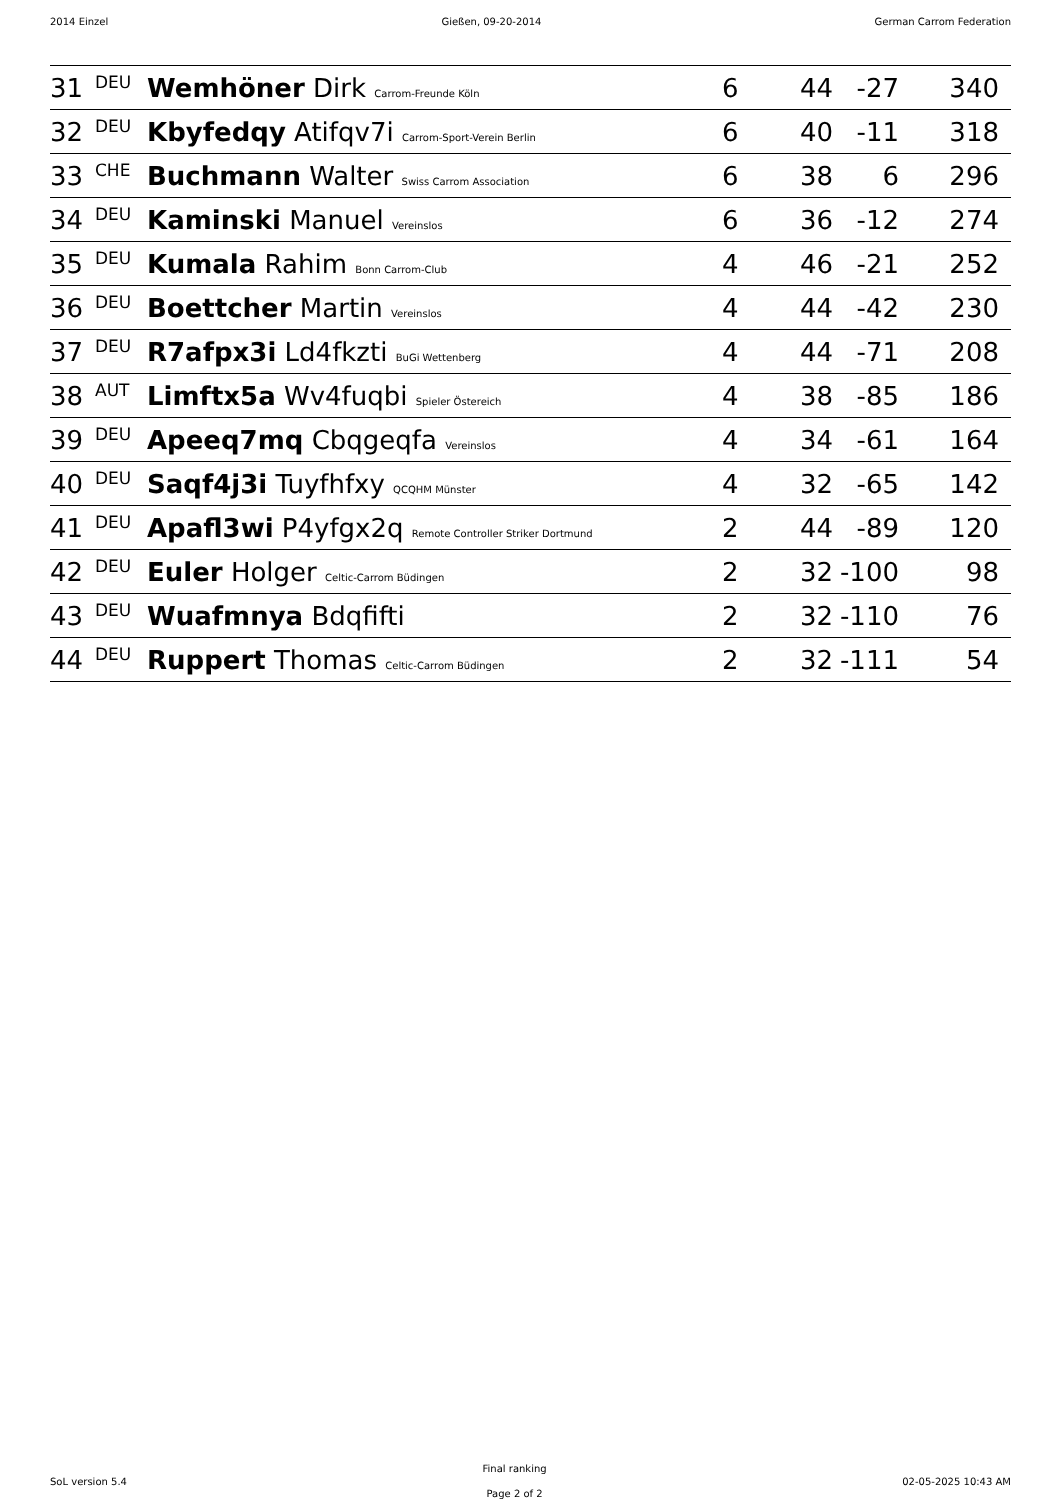2014 Einzel Gießen, 09-20-2014 German Carrom Federation
| 31 | DEU | Wemhöner Dirk Carrom-Freunde Köln | 6 | 44 | -27 | 340 | |
| 32 | DEU | Kbyfedqy Atifqv7i Carrom-Sport-Verein Berlin | 6 | 40 | -11 | 318 | |
| 33 | CHE | Buchmann Walter Swiss Carrom Association | 6 | 38 | 6 | 296 | |
| 34 | DEU | Kaminski Manuel Vereinslos | 6 | 36 | -12 | 274 | |
| 35 | DEU | Kumala Rahim Bonn Carrom-Club | 4 | 46 | -21 | 252 | |
| 36 | DEU | Boettcher Martin Vereinslos | 4 | 44 | -42 | 230 | |
| 37 | DEU | R7afpx3i Ld4fkzti BuGi Wettenberg | 4 | 44 | -71 | 208 | |
| 38 | AUT | Limftx5a Wv4fuqbi Spieler Östereich | 4 | 38 | -85 | 186 | |
| 39 | DEU | Apeeq7mq Cbqgeqfa Vereinslos | 4 | 34 | -61 | 164 | |
| 40 | DEU | Saqf4j3i Tuyfhfxy QCQHM Münster | 4 | 32 | -65 | 142 | |
| 41 | DEU | Apafl3wi P4yfgx2q Remote Controller Striker Dortmund | 2 | 44 | -89 | 120 | |
| 42 | DEU | Euler Holger Celtic-Carrom Büdingen | 2 | 32 | -100 | 98 | |
| 43 | DEU | Wuafmnya Bdqfifti | 2 | 32 | -110 | 76 | |
| 44 | DEU | Ruppert Thomas Celtic-Carrom Büdingen | 2 | 32 | -111 | 54 | |
SoL version 5.4
Final ranking
Page 2 of 2
02-05-2025 10:43 AM